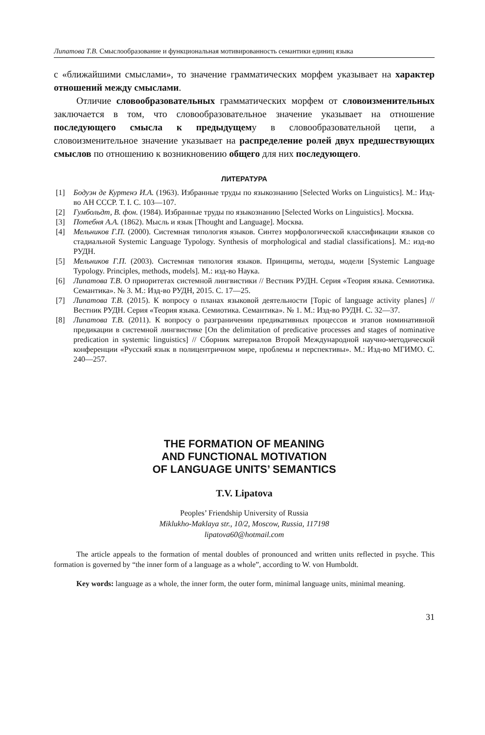Липатова Т.В. Смыслообразование и функциональная мотивированность семантики единиц языка
с «ближайшими смыслами», то значение грамматических морфем указывает на характер отношений между смыслами.
Отличие словообразовательных грамматических морфем от словоизменительных заключается в том, что словообразовательное значение указывает на отношение последующего смысла к предыдущему в словообразовательной цепи, а словоизменительное значение указывает на распределение ролей двух предшествующих смыслов по отношению к возникновению общего для них последующего.
ЛИТЕРАТУРА
[1] Бодуэн де Куртенэ И.А. (1963). Избранные труды по языкознанию [Selected Works on Linguistics]. М.: Изд-во АН СССР. Т. I. С. 103—107.
[2] Гумбольдт, В. фон. (1984). Избранные труды по языкознанию [Selected Works on Linguistics]. Москва.
[3] Потебня А.А. (1862). Мысль и язык [Thought and Language]. Москва.
[4] Мельников Г.П. (2000). Системная типология языков. Синтез морфологической классификации языков со стадиальной Systemic Language Typology. Synthesis of morphological and stadial classifications]. М.: изд-во РУДН.
[5] Мельников Г.П. (2003). Системная типология языков. Принципы, методы, модели [Systemic Language Typology. Principles, methods, models]. М.: изд-во Наука.
[6] Липатова Т.В. О приоритетах системной лингвистики // Вестник РУДН. Серия «Теория языка. Семиотика. Семантика». № 3. М.: Изд-во РУДН, 2015. С. 17—25.
[7] Липатова Т.В. (2015). К вопросу о планах языковой деятельности [Topic of language activity planes] // Вестник РУДН. Серия «Теория языка. Семиотика. Семантика». № 1. М.: Изд-во РУДН. С. 32—37.
[8] Липатова Т.В. (2011). К вопросу о разграничении предикативных процессов и этапов номинативной предикации в системной лингвистике [On the delimitation of predicative processes and stages of nominative predication in systemic linguistics] // Сборник материалов Второй Международной научно-методической конференции «Русский язык в полицентричном мире, проблемы и перспективы». М.: Изд-во МГИМО. С. 240—257.
THE FORMATION OF MEANING
AND FUNCTIONAL MOTIVATION
OF LANGUAGE UNITS’ SEMANTICS
T.V. Lipatova
Peoples’ Friendship University of Russia
Miklukho-Maklaya str., 10/2, Moscow, Russia, 117198
lipatova60@hotmail.com
The article appeals to the formation of mental doubles of pronounced and written units reflected in psyche. This formation is governed by “the inner form of a language as a whole”, according to W. von Humboldt.
Key words: language as a whole, the inner form, the outer form, minimal language units, minimal meaning.
31